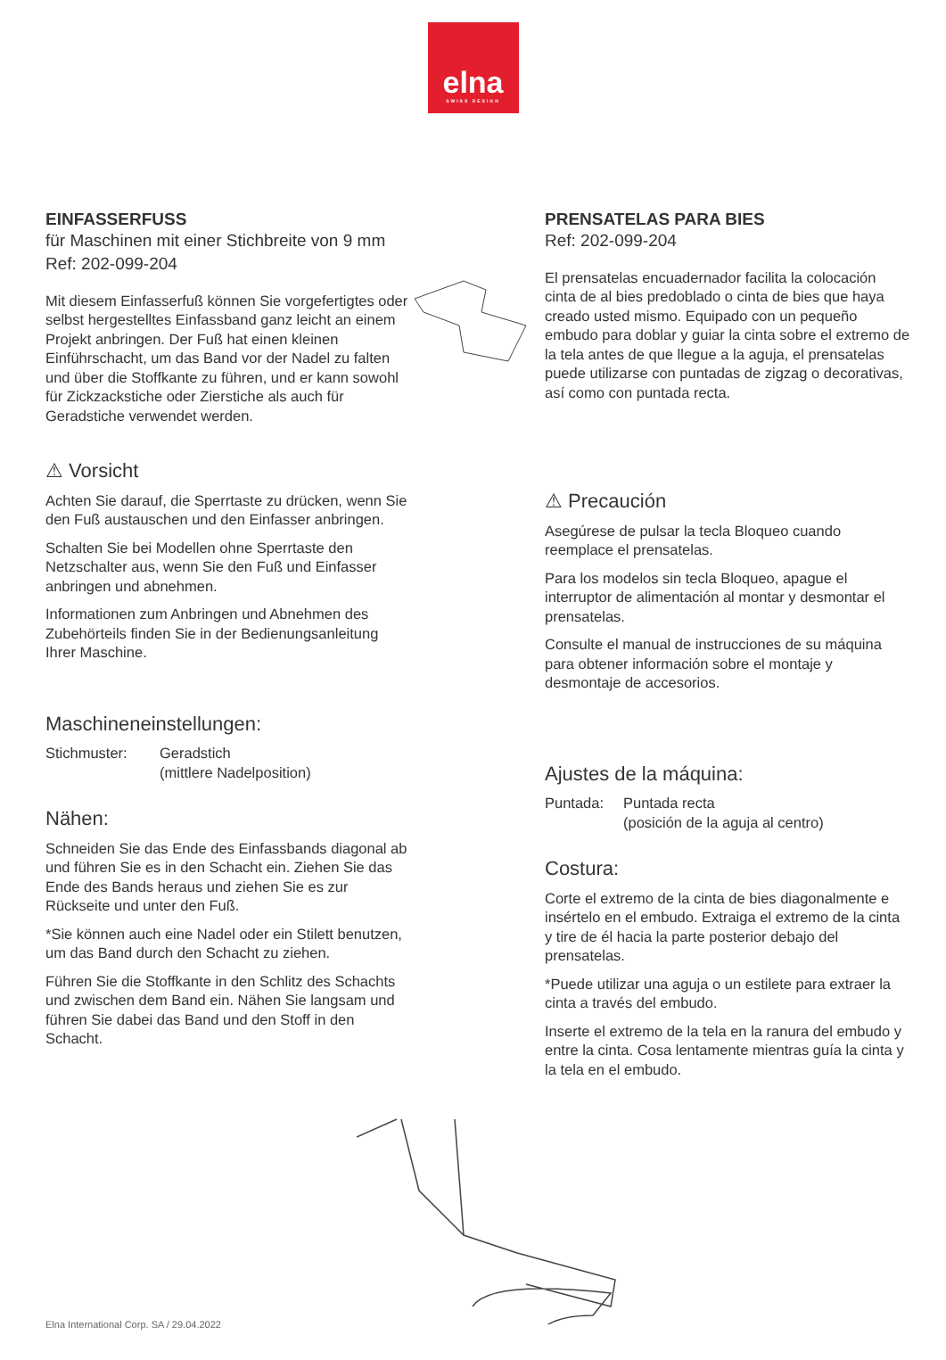elna
SWISS DESIGN
EINFASSERFUSS
für Maschinen mit einer Stichbreite von 9 mm
Ref: 202-099-204
Mit diesem Einfasserfuß können Sie vorgefertigtes oder selbst hergestelltes Einfassband ganz leicht an einem Projekt anbringen. Der Fuß hat einen kleinen Einführschacht, um das Band vor der Nadel zu falten und über die Stoffkante zu führen, und er kann sowohl für Zickzackstiche oder Zierstiche als auch für Geradstiche verwendet werden.
⚠ Vorsicht
Achten Sie darauf, die Sperrtaste zu drücken, wenn Sie den Fuß austauschen und den Einfasser anbringen.
Schalten Sie bei Modellen ohne Sperrtaste den Netzschalter aus, wenn Sie den Fuß und Einfasser anbringen und abnehmen.
Informationen zum Anbringen und Abnehmen des Zubehörteils finden Sie in der Bedienungsanleitung Ihrer Maschine.
Maschineneinstellungen:
Stichmuster: Geradstich
(mittlere Nadelposition)
Nähen:
Schneiden Sie das Ende des Einfassbands diagonal ab und führen Sie es in den Schacht ein. Ziehen Sie das Ende des Bands heraus und ziehen Sie es zur Rückseite und unter den Fuß.
*Sie können auch eine Nadel oder ein Stilett benutzen, um das Band durch den Schacht zu ziehen.
Führen Sie die Stoffkante in den Schlitz des Schachts und zwischen dem Band ein. Nähen Sie langsam und führen Sie dabei das Band und den Stoff in den Schacht.
PRENSATELAS PARA BIES
Ref: 202-099-204
El prensatelas encuadernador facilita la colocación cinta de al bies predoblado o cinta de bies que haya creado usted mismo. Equipado con un pequeño embudo para doblar y guiar la cinta sobre el extremo de la tela antes de que llegue a la aguja, el prensatelas puede utilizarse con puntadas de zigzag o decorativas, así como con puntada recta.
⚠ Precaución
Asegúrese de pulsar la tecla Bloqueo cuando reemplace el prensatelas.
Para los modelos sin tecla Bloqueo, apague el interruptor de alimentación al montar y desmontar el prensatelas.
Consulte el manual de instrucciones de su máquina para obtener información sobre el montaje y desmontaje de accesorios.
Ajustes de la máquina:
Puntada: Puntada recta
(posición de la aguja al centro)
Costura:
Corte el extremo de la cinta de bies diagonalmente e insértelo en el embudo. Extraiga el extremo de la cinta y tire de él hacia la parte posterior debajo del prensatelas.
*Puede utilizar una aguja o un estilete para extraer la cinta a través del embudo.
Inserte el extremo de la tela en la ranura del embudo y entre la cinta. Cosa lentamente mientras guía la cinta y la tela en el embudo.
Elna International Corp. SA / 29.04.2022